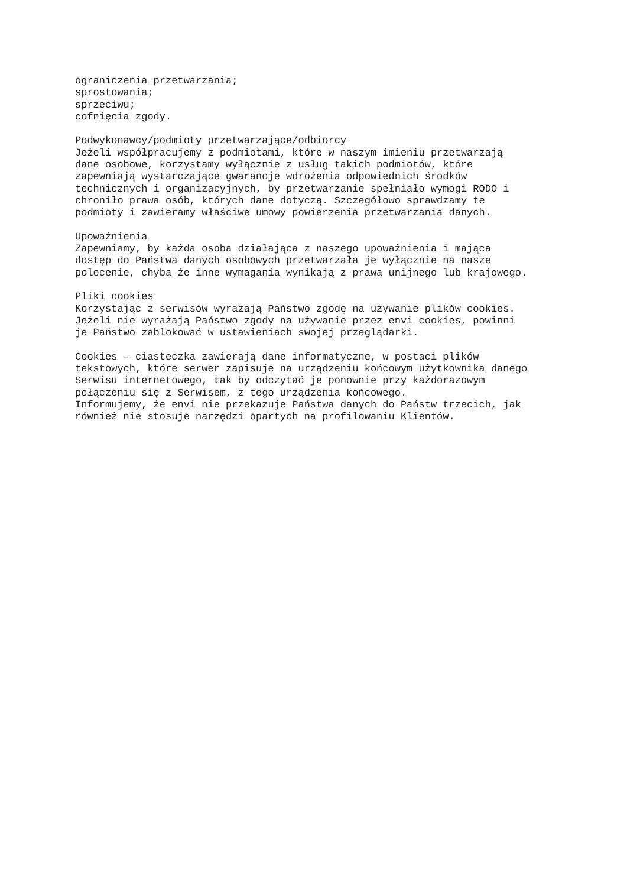ograniczenia przetwarzania;
sprostowania;
sprzeciwu;
cofnięcia zgody.

Podwykonawcy/podmioty przetwarzające/odbiorcy
Jeżeli współpracujemy z podmiotami, które w naszym imieniu przetwarzają
dane osobowe, korzystamy wyłącznie z usług takich podmiotów, które
zapewniają wystarczające gwarancje wdrożenia odpowiednich środków
technicznych i organizacyjnych, by przetwarzanie spełniało wymogi RODO i
chroniło prawa osób, których dane dotyczą. Szczegółowo sprawdzamy te
podmioty i zawieramy właściwe umowy powierzenia przetwarzania danych.

Upoważnienia
Zapewniamy, by każda osoba działająca z naszego upoważnienia i mająca
dostęp do Państwa danych osobowych przetwarzała je wyłącznie na nasze
polecenie, chyba że inne wymagania wynikają z prawa unijnego lub krajowego.

Pliki cookies
Korzystając z serwisów wyrażają Państwo zgodę na używanie plików cookies.
Jeżeli nie wyrażają Państwo zgody na używanie przez envi cookies, powinni
je Państwo zablokować w ustawieniach swojej przeglądarki.

Cookies – ciasteczka zawierają dane informatyczne, w postaci plików
tekstowych, które serwer zapisuje na urządzeniu końcowym użytkownika danego
Serwisu internetowego, tak by odczytać je ponownie przy każdorazowym
połączeniu się z Serwisem, z tego urządzenia końcowego.
Informujemy, że envi nie przekazuje Państwa danych do Państw trzecich, jak
również nie stosuje narzędzi opartych na profilowaniu Klientów.